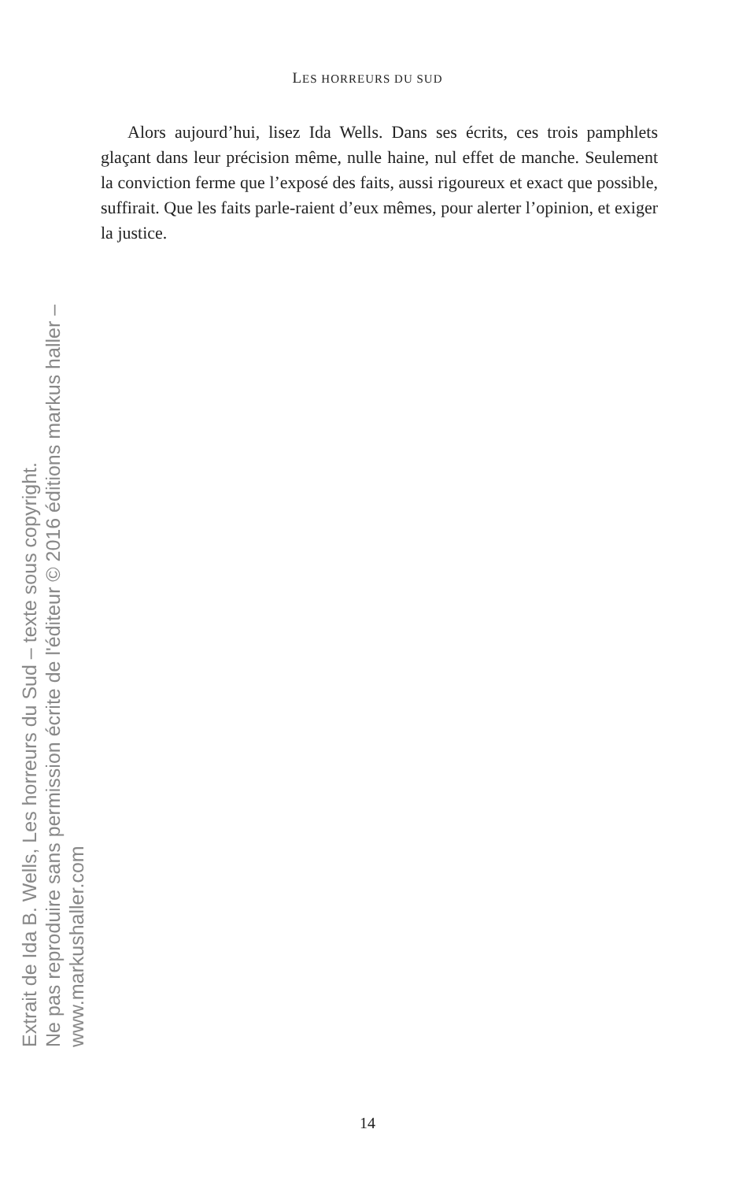LES HORREURS DU SUD
Extrait de Ida B. Wells, Les horreurs du Sud – texte sous copyright.
Ne pas reproduire sans permission écrite de l'éditeur © 2016 éditions markus haller – www.markushaller.com
Alors aujourd’hui, lisez Ida Wells. Dans ses écrits, ces trois pamphlets glaçant dans leur précision même, nulle haine, nul effet de manche. Seulement la conviction ferme que l’exposé des faits, aussi rigoureux et exact que possible, suffirait. Que les faits parle-raient d’eux mêmes, pour alerter l’opinion, et exiger la justice.
14